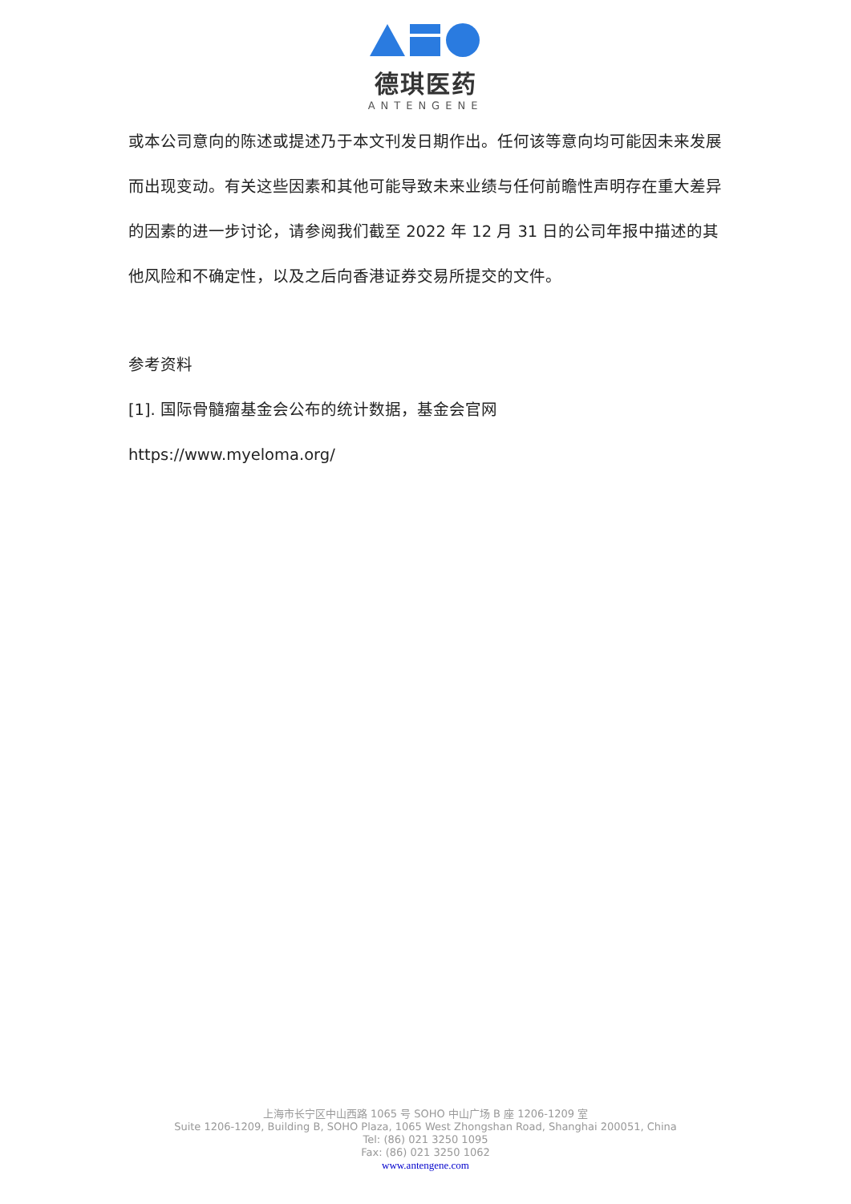德琪医药
ANTENGENE
或本公司意向的陈述或提述乃于本文刊发日期作出。任何该等意向均可能因未来发展而出现变动。有关这些因素和其他可能导致未来业绩与任何前瞻性声明存在重大差异的因素的进一步讨论，请参阅我们截至 2022 年 12 月 31 日的公司年报中描述的其他风险和不确定性，以及之后向香港证券交易所提交的文件。
参考资料
[1]. 国际骨髓瘤基金会公布的统计数据，基金会官网
https://www.myeloma.org/
上海市长宁区中山西路 1065 号 SOHO 中山广场 B 座 1206-1209 室
Suite 1206-1209, Building B, SOHO Plaza, 1065 West Zhongshan Road, Shanghai 200051, China
Tel: (86) 021 3250 1095
Fax: (86) 021 3250 1062
www.antengene.com